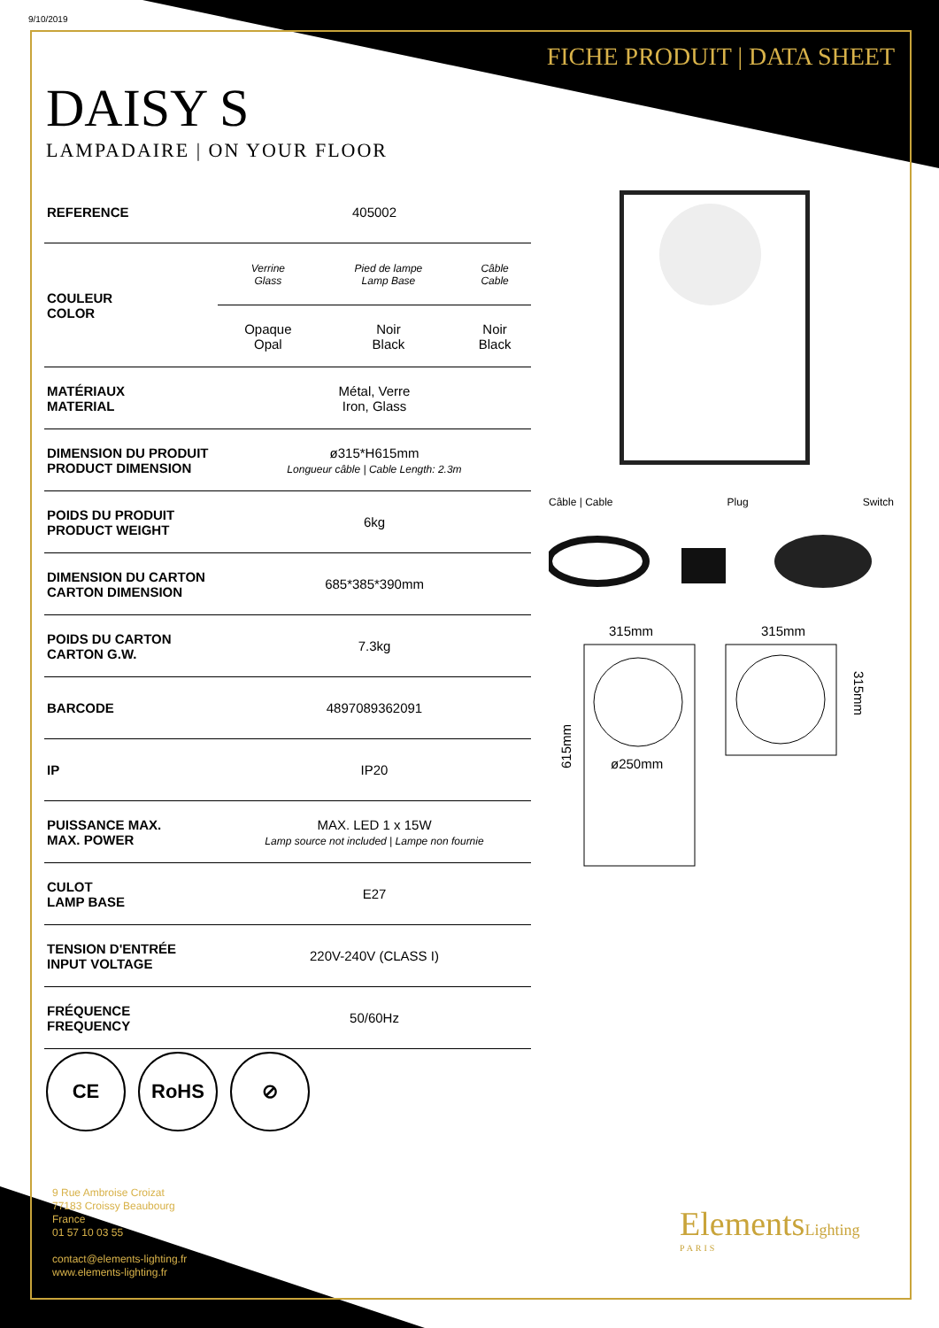9/10/2019
FICHE PRODUIT | DATA SHEET
DAISY S
LAMPADAIRE | ON YOUR FLOOR
| REFERENCE | 405002 | | |
| COULEUR COLOR | Verrine Glass | Pied de lampe Lamp Base | Câble Cable |
| | Opaque Opal | Noir Black | Noir Black |
| MATÉRIAUX MATERIAL | Métal, Verre Iron, Glass | | |
| DIMENSION DU PRODUIT PRODUCT DIMENSION | ø315*H615mm Longueur câble / Cable Length: 2.3m | | |
| POIDS DU PRODUIT PRODUCT WEIGHT | 6kg | | |
| DIMENSION DU CARTON CARTON DIMENSION | 685*385*390mm | | |
| POIDS DU CARTON CARTON G.W. | 7.3kg | | |
| BARCODE | 4897089362091 | | |
| IP | IP20 | | |
| PUISSANCE MAX. MAX. POWER | MAX. LED 1 x 15W Lamp source not included / Lampe non fournie | | |
| CULOT LAMP BASE | E27 | | |
| TENSION D'ENTRÉE INPUT VOLTAGE | 220V-240V (CLASS I) | | |
| FRÉQUENCE FREQUENCY | 50/60Hz | | |
Câble | Cable Plug Switch
315mm
315mm
ø250mm
615mm
315mm
CE RoHS ⊘
9 Rue Ambroise Croizat
77183 Croissy Beaubourg
France
01 57 10 03 55
contact@elements-lighting.fr
www.elements-lighting.fr
ElementsLighting
PARIS